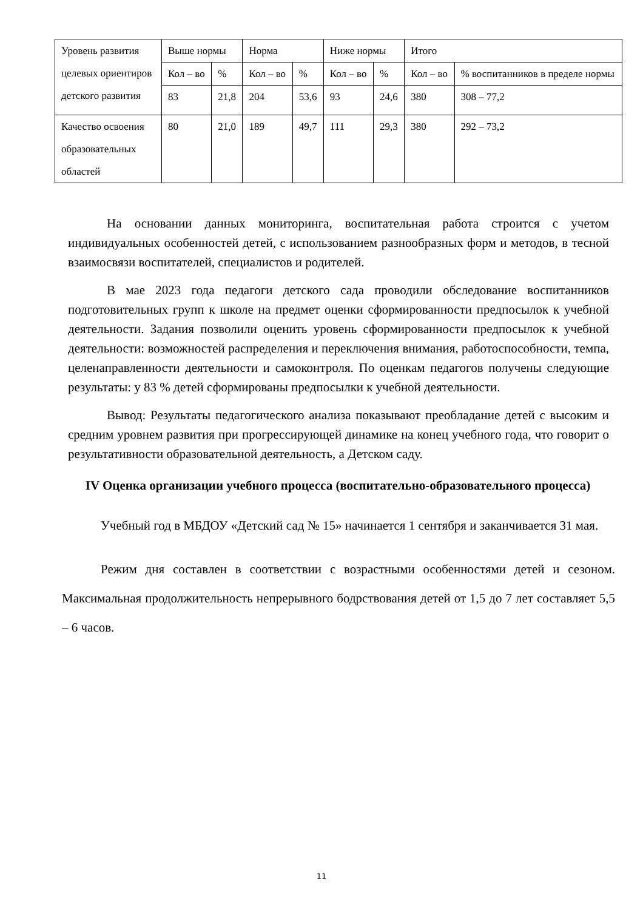| Уровень развития целевых ориентиров детского развития | Выше нормы | | Норма | | Ниже нормы | | Итого | |
| | Кол – во | % | Кол – во | % | Кол – во | % | Кол – во | % воспитанников в пределе нормы |
| | 83 | 21,8 | 204 | 53,6 | 93 | 24,6 | 380 | 308 – 77,2 |
| Качество освоения образовательных областей | 80 | 21,0 | 189 | 49,7 | 111 | 29,3 | 380 | 292 – 73,2 |
На основании данных мониторинга, воспитательная работа строится с учетом индивидуальных особенностей детей, с использованием разнообразных форм и методов, в тесной взаимосвязи воспитателей, специалистов и родителей.
В мае 2023 года педагоги детского сада проводили обследование воспитанников подготовительных групп к школе на предмет оценки сформированности предпосылок к учебной деятельности. Задания позволили оценить уровень сформированности предпосылок к учебной деятельности: возможностей распределения и переключения внимания, работоспособности, темпа, целенаправленности деятельности и самоконтроля. По оценкам педагогов получены следующие результаты: у 83 % детей сформированы предпосылки к учебной деятельности.
Вывод: Результаты педагогического анализа показывают преобладание детей с высоким и средним уровнем развития при прогрессирующей динамике на конец учебного года, что говорит о результативности образовательной деятельность, а Детском саду.
IV Оценка организации учебного процесса (воспитательно-образовательного процесса)
Учебный год в МБДОУ «Детский сад № 15» начинается 1 сентября и заканчивается 31 мая.
Режим дня составлен в соответствии с возрастными особенностями детей и сезоном. Максимальная продолжительность непрерывного бодрствования детей от 1,5 до 7 лет составляет 5,5 – 6 часов.
11